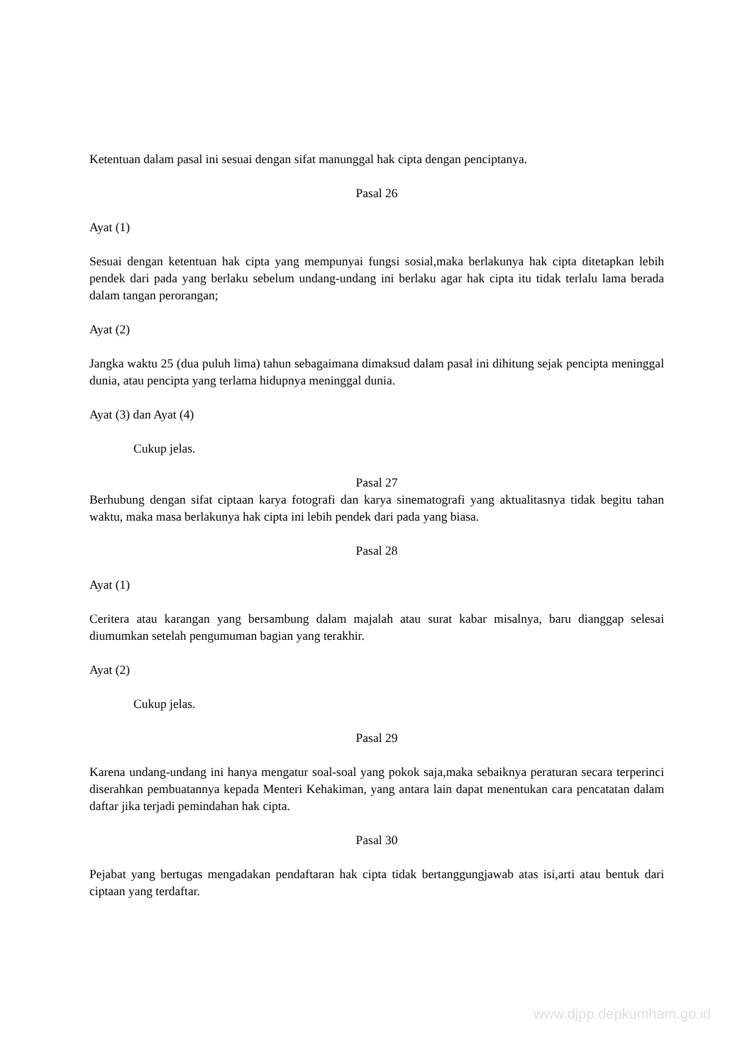Ketentuan dalam pasal ini sesuai dengan sifat manunggal hak cipta dengan penciptanya.
Pasal 26
Ayat (1)
Sesuai dengan ketentuan hak cipta yang mempunyai fungsi sosial,maka berlakunya hak cipta ditetapkan lebih pendek dari pada yang berlaku sebelum undang-undang ini berlaku agar hak cipta itu tidak terlalu lama berada dalam tangan perorangan;
Ayat (2)
Jangka waktu 25 (dua puluh lima) tahun sebagaimana dimaksud dalam pasal ini dihitung sejak pencipta meninggal dunia, atau pencipta yang terlama hidupnya meninggal dunia.
Ayat (3) dan Ayat (4)
Cukup jelas.
Pasal 27
Berhubung dengan sifat ciptaan karya fotografi dan karya sinematografi yang aktualitasnya tidak begitu tahan waktu, maka masa berlakunya hak cipta ini lebih pendek dari pada yang biasa.
Pasal 28
Ayat (1)
Ceritera atau karangan yang bersambung dalam majalah atau surat kabar misalnya, baru dianggap selesai diumumkan setelah pengumuman bagian yang terakhir.
Ayat (2)
Cukup jelas.
Pasal 29
Karena undang-undang ini hanya mengatur soal-soal yang pokok saja,maka sebaiknya peraturan secara terperinci diserahkan pembuatannya kepada Menteri Kehakiman, yang antara lain dapat menentukan cara pencatatan dalam daftar jika terjadi pemindahan hak cipta.
Pasal 30
Pejabat yang bertugas mengadakan pendaftaran hak cipta tidak bertanggungjawab atas isi,arti atau bentuk dari ciptaan yang terdaftar.
www.djpp.depkumham.go.id